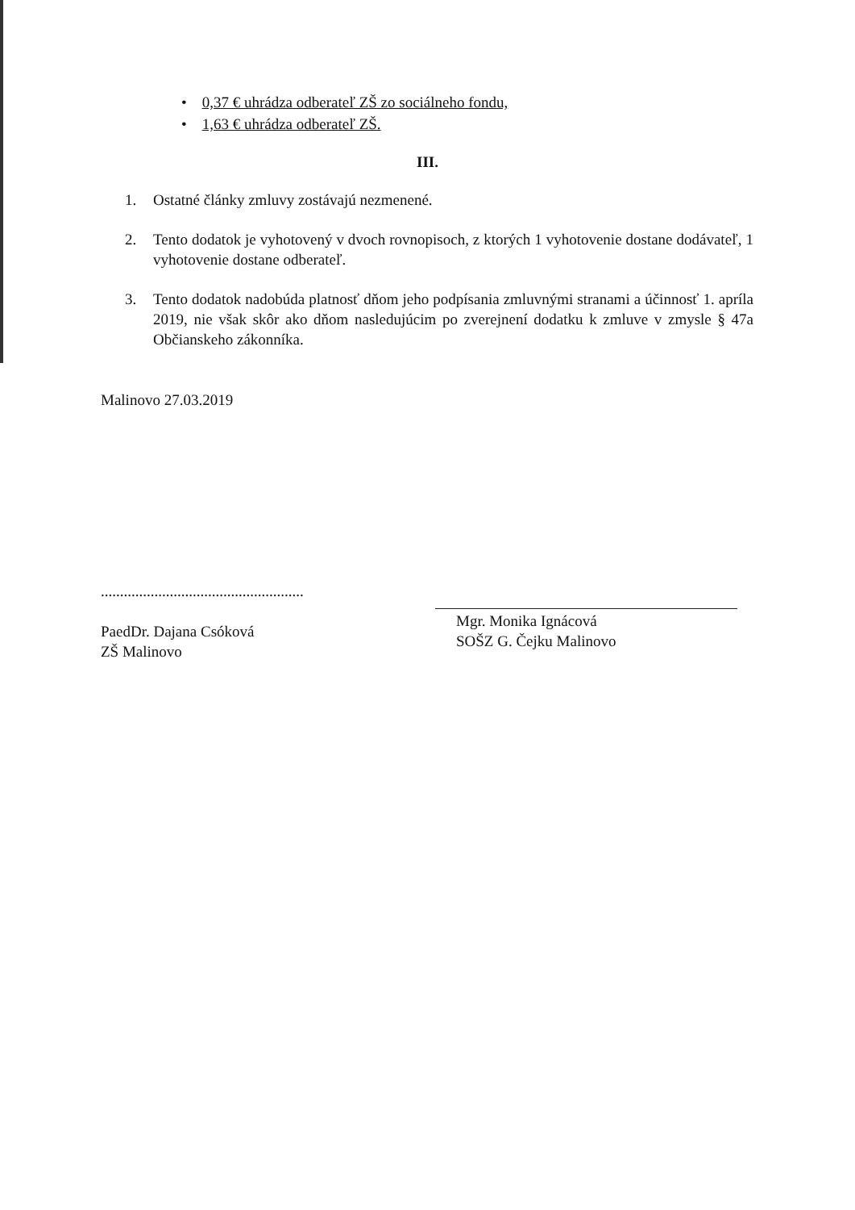• 0,37 € uhrádza odberateľ ZŠ zo sociálneho fondu,
• 1,63 € uhrádza odberateľ ZŠ.
III.
1. Ostatné články zmluvy zostávajú nezmenené.
2. Tento dodatok je vyhotovený v dvoch rovnopisoch, z ktorých 1 vyhotovenie dostane dodávateľ, 1 vyhotovenie dostane odberateľ.
3. Tento dodatok nadobúda platnosť dňom jeho podpísania zmluvnými stranami a účinnosť 1. apríla 2019, nie však skôr ako dňom nasledujúcim po zverejnení dodatku k zmluve v zmysle § 47a Občianskeho zákonníka.
Malinovo 27.03.2019
.....................................................
PaedDr. Dajana Csóková
ZŠ Malinovo
Mgr. Monika Ignácová
SOŠZ G. Čejku Malinovo